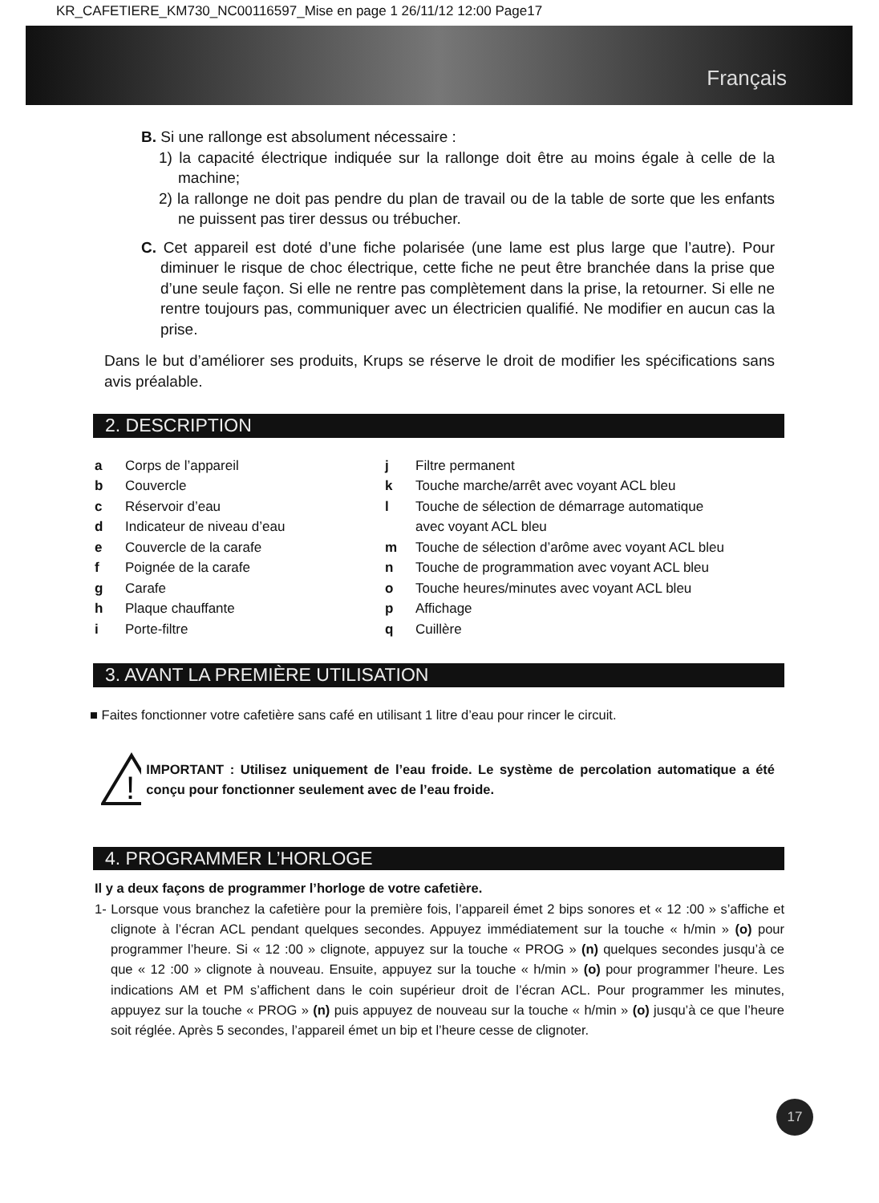KR_CAFETIERE_KM730_NC00116597_Mise en page 1 26/11/12 12:00 Page17
Français
B. Si une rallonge est absolument nécessaire :
1) la capacité électrique indiquée sur la rallonge doit être au moins égale à celle de la machine;
2) la rallonge ne doit pas pendre du plan de travail ou de la table de sorte que les enfants ne puissent pas tirer dessus ou trébucher.
C. Cet appareil est doté d’une fiche polarisée (une lame est plus large que l’autre). Pour diminuer le risque de choc électrique, cette fiche ne peut être branchée dans la prise que d’une seule façon. Si elle ne rentre pas complètement dans la prise, la retourner. Si elle ne rentre toujours pas, communiquer avec un électricien qualifié. Ne modifier en aucun cas la prise.
Dans le but d’améliorer ses produits, Krups se réserve le droit de modifier les spécifications sans avis préalable.
2. DESCRIPTION
a Corps de l’appareil
b Couvercle
c Réservoir d’eau
d Indicateur de niveau d’eau
e Couvercle de la carafe
f Poignée de la carafe
g Carafe
h Plaque chauffante
i Porte-filtre
j Filtre permanent
k Touche marche/arrêt avec voyant ACL bleu
l Touche de sélection de démarrage automatique
avec voyant ACL bleu
m Touche de sélection d’arôme avec voyant ACL bleu
n Touche de programmation avec voyant ACL bleu
o Touche heures/minutes avec voyant ACL bleu
p Affichage
q Cuillère
3. AVANT LA PREMIÈRE UTILISATION
■ Faites fonctionner votre cafetière sans café en utilisant 1 litre d’eau pour rincer le circuit.
!
IMPORTANT : Utilisez uniquement de l’eau froide. Le système de percolation automatique a été conçu pour fonctionner seulement avec de l’eau froide.
4. PROGRAMMER L’HORLOGE
Il y a deux façons de programmer l’horloge de votre cafetière.
1- Lorsque vous branchez la cafetière pour la première fois, l’appareil émet 2 bips sonores et « 12 :00 » s’affiche et clignote à l’écran ACL pendant quelques secondes. Appuyez immédiatement sur la touche « h/min » (o) pour programmer l’heure. Si « 12 :00 » clignote, appuyez sur la touche « PROG » (n) quelques secondes jusqu’à ce que « 12 :00 » clignote à nouveau. Ensuite, appuyez sur la touche « h/min » (o) pour programmer l’heure. Les indications AM et PM s’affichent dans le coin supérieur droit de l’écran ACL. Pour programmer les minutes, appuyez sur la touche « PROG » (n) puis appuyez de nouveau sur la touche « h/min » (o) jusqu’à ce que l’heure soit réglée. Après 5 secondes, l’appareil émet un bip et l’heure cesse de clignoter.
17